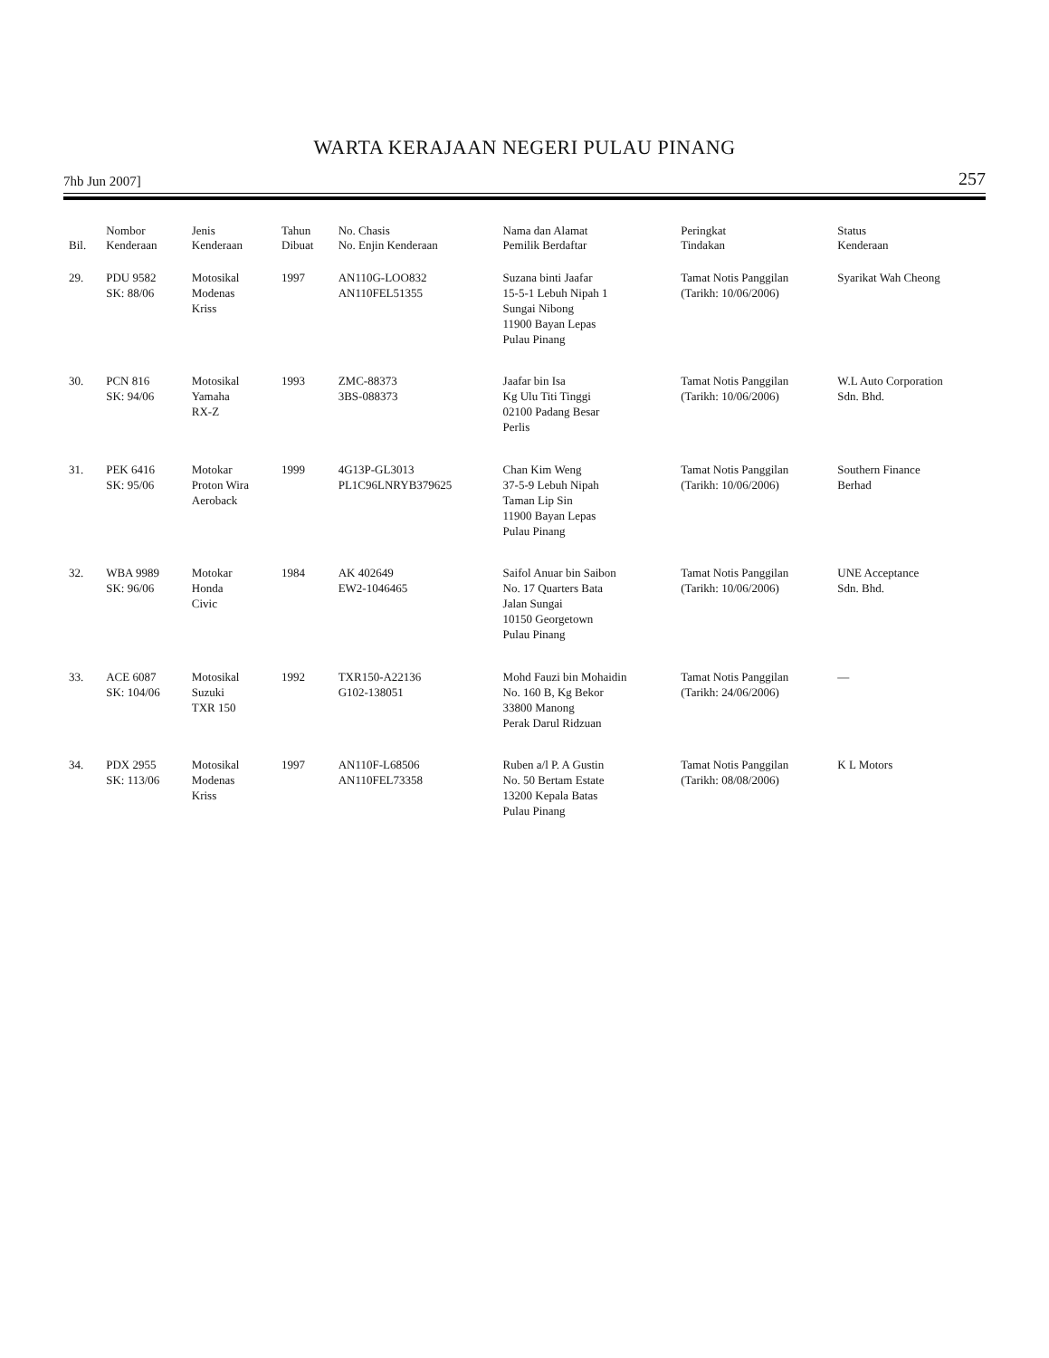WARTA KERAJAAN NEGERI PULAU PINANG
7hb Jun 2007] 257
| Bil. | Nombor Kenderaan | Jenis Kenderaan | Tahun Dibuat | No. Chasis No. Enjin Kenderaan | Nama dan Alamat Pemilik Berdaftar | Peringkat Tindakan | Status Kenderaan |
| --- | --- | --- | --- | --- | --- | --- | --- |
| 29. | PDU 9582 SK: 88/06 | Motosikal Modenas Kriss | 1997 | AN110G-LOO832 AN110FEL51355 | Suzana binti Jaafar 15-5-1 Lebuh Nipah 1 Sungai Nibong 11900 Bayan Lepas Pulau Pinang | Tamat Notis Panggilan (Tarikh: 10/06/2006) | Syarikat Wah Cheong |
| 30. | PCN 816 SK: 94/06 | Motosikal Yamaha RX-Z | 1993 | ZMC-88373 3BS-088373 | Jaafar bin Isa Kg Ulu Titi Tinggi 02100 Padang Besar Perlis | Tamat Notis Panggilan (Tarikh: 10/06/2006) | W.L Auto Corporation Sdn. Bhd. |
| 31. | PEK 6416 SK: 95/06 | Motokar Proton Wira Aeroback | 1999 | 4G13P-GL3013 PL1C96LNRYB379625 | Chan Kim Weng 37-5-9 Lebuh Nipah Taman Lip Sin 11900 Bayan Lepas Pulau Pinang | Tamat Notis Panggilan (Tarikh: 10/06/2006) | Southern Finance Berhad |
| 32. | WBA 9989 SK: 96/06 | Motokar Honda Civic | 1984 | AK 402649 EW2-1046465 | Saifol Anuar bin Saibon No. 17 Quarters Bata Jalan Sungai 10150 Georgetown Pulau Pinang | Tamat Notis Panggilan (Tarikh: 10/06/2006) | UNE Acceptance Sdn. Bhd. |
| 33. | ACE 6087 SK: 104/06 | Motosikal Suzuki TXR 150 | 1992 | TXR150-A22136 G102-138051 | Mohd Fauzi bin Mohaidin No. 160 B, Kg Bekor 33800 Manong Perak Darul Ridzuan | Tamat Notis Panggilan (Tarikh: 24/06/2006) | — |
| 34. | PDX 2955 SK: 113/06 | Motosikal Modenas Kriss | 1997 | AN110F-L68506 AN110FEL73358 | Ruben a/l P. A Gustin No. 50 Bertam Estate 13200 Kepala Batas Pulau Pinang | Tamat Notis Panggilan (Tarikh: 08/08/2006) | K L Motors |